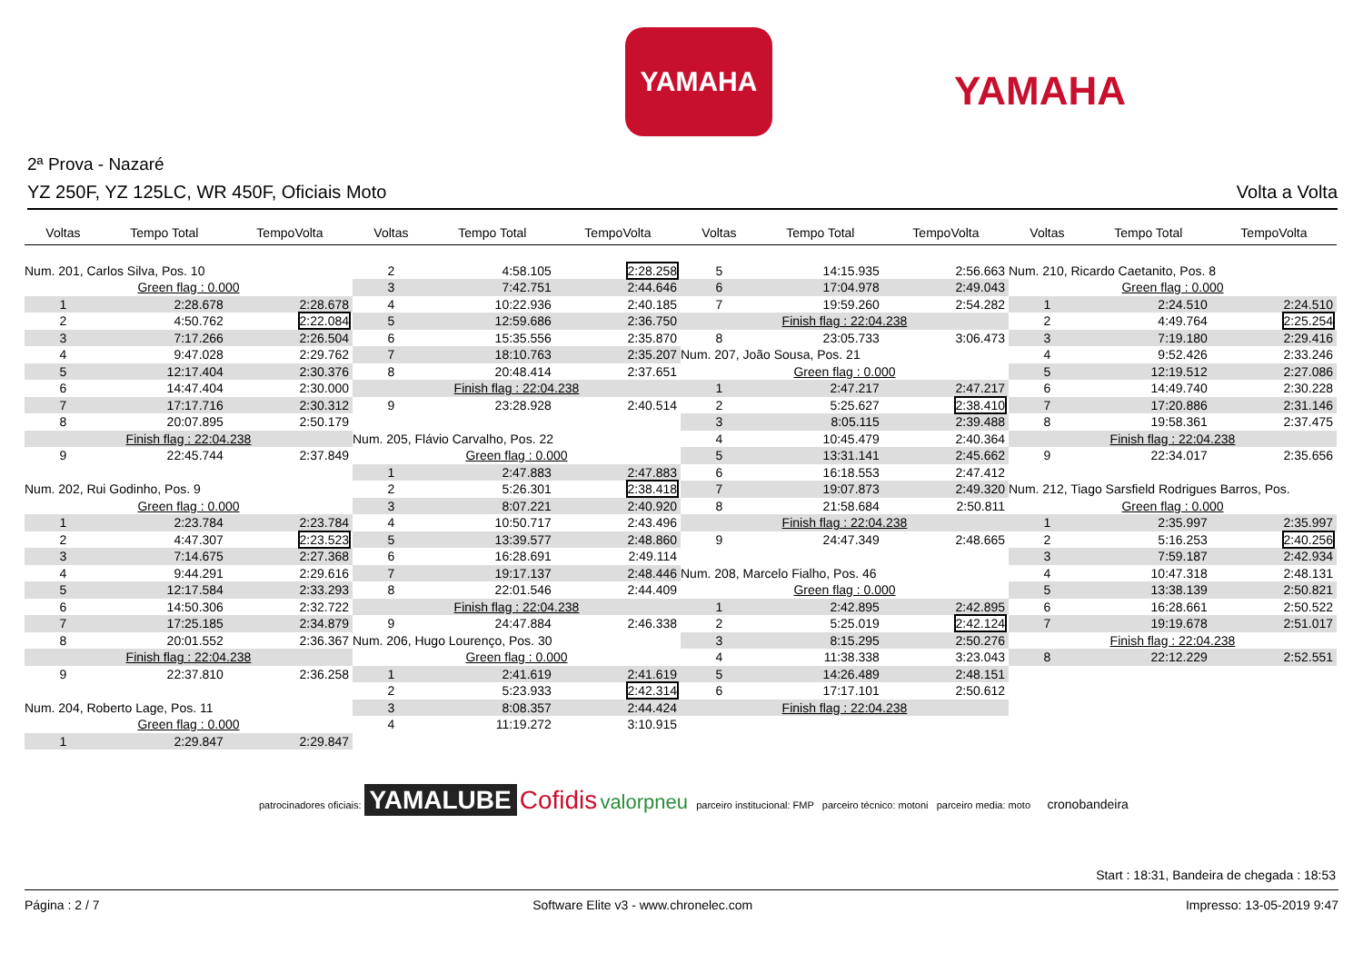YAMAHA
YAMAHA
2ª Prova - Nazaré
YZ 250F, YZ 125LC, WR 450F, Oficiais Moto Volta a Volta
| Voltas | Tempo Total | TempoVolta |
| --- | --- | --- |
| Num. 201, Carlos Silva, Pos. 10 | | |
| Green flag : 0.000 | | |
| 1 | 2:28.678 | 2:28.678 |
| 2 | 4:50.762 | 2:22.084 |
| 3 | 7:17.266 | 2:26.504 |
| 4 | 9:47.028 | 2:29.762 |
| 5 | 12:17.404 | 2:30.376 |
| 6 | 14:47.404 | 2:30.000 |
| 7 | 17:17.716 | 2:30.312 |
| 8 | 20:07.895 | 2:50.179 |
| Finish flag : 22:04.238 | | |
| 9 | 22:45.744 | 2:37.849 |
| Num. 202, Rui Godinho, Pos. 9 | | |
| Green flag : 0.000 | | |
| 1 | 2:23.784 | 2:23.784 |
| 2 | 4:47.307 | 2:23.523 |
| 3 | 7:14.675 | 2:27.368 |
| 4 | 9:44.291 | 2:29.616 |
| 5 | 12:17.584 | 2:33.293 |
| 6 | 14:50.306 | 2:32.722 |
| 7 | 17:25.185 | 2:34.879 |
| 8 | 20:01.552 | 2:36.367 |
| Finish flag : 22:04.238 | | |
| 9 | 22:37.810 | 2:36.258 |
| Num. 204, Roberto Lage, Pos. 11 | | |
| Green flag : 0.000 | | |
| 1 | 2:29.847 | 2:29.847 |
| Voltas | Tempo Total | TempoVolta |
| --- | --- | --- |
| 2 | 4:58.105 | 2:28.258 |
| 3 | 7:42.751 | 2:44.646 |
| 4 | 10:22.936 | 2:40.185 |
| 5 | 12:59.686 | 2:36.750 |
| 6 | 15:35.556 | 2:35.870 |
| 7 | 18:10.763 | 2:35.207 |
| 8 | 20:48.414 | 2:37.651 |
| Finish flag : 22:04.238 | | |
| 9 | 23:28.928 | 2:40.514 |
| Num. 205, Flávio Carvalho, Pos. 22 | | |
| Green flag : 0.000 | | |
| 1 | 2:47.883 | 2:47.883 |
| 2 | 5:26.301 | 2:38.418 |
| 3 | 8:07.221 | 2:40.920 |
| 4 | 10:50.717 | 2:43.496 |
| 5 | 13:39.577 | 2:48.860 |
| 6 | 16:28.691 | 2:49.114 |
| 7 | 19:17.137 | 2:48.446 |
| 8 | 22:01.546 | 2:44.409 |
| Finish flag : 22:04.238 | | |
| 9 | 24:47.884 | 2:46.338 |
| Num. 206, Hugo Lourenço, Pos. 30 | | |
| Green flag : 0.000 | | |
| 1 | 2:41.619 | 2:41.619 |
| 2 | 5:23.933 | 2:42.314 |
| 3 | 8:08.357 | 2:44.424 |
| 4 | 11:19.272 | 3:10.915 |
| Voltas | Tempo Total | TempoVolta |
| --- | --- | --- |
| 5 | 14:15.935 | 2:56.663 |
| 6 | 17:04.978 | 2:49.043 |
| 7 | 19:59.260 | 2:54.282 |
| Finish flag : 22:04.238 | | |
| 8 | 23:05.733 | 3:06.473 |
| Num. 207, João Sousa, Pos. 21 | | |
| Green flag : 0.000 | | |
| 1 | 2:47.217 | 2:47.217 |
| 2 | 5:25.627 | 2:38.410 |
| 3 | 8:05.115 | 2:39.488 |
| 4 | 10:45.479 | 2:40.364 |
| 5 | 13:31.141 | 2:45.662 |
| 6 | 16:18.553 | 2:47.412 |
| 7 | 19:07.873 | 2:49.320 |
| 8 | 21:58.684 | 2:50.811 |
| Finish flag : 22:04.238 | | |
| 9 | 24:47.349 | 2:48.665 |
| Num. 208, Marcelo Fialho, Pos. 46 | | |
| Green flag : 0.000 | | |
| 1 | 2:42.895 | 2:42.895 |
| 2 | 5:25.019 | 2:42.124 |
| 3 | 8:15.295 | 2:50.276 |
| 4 | 11:38.338 | 3:23.043 |
| 5 | 14:26.489 | 2:48.151 |
| 6 | 17:17.101 | 2:50.612 |
| Finish flag : 22:04.238 | | |
| Voltas | Tempo Total | TempoVolta |
| --- | --- | --- |
| Num. 210, Ricardo Caetanito, Pos. 8 | | |
| Green flag : 0.000 | | |
| 1 | 2:24.510 | 2:24.510 |
| 2 | 4:49.764 | 2:25.254 |
| 3 | 7:19.180 | 2:29.416 |
| 4 | 9:52.426 | 2:33.246 |
| 5 | 12:19.512 | 2:27.086 |
| 6 | 14:49.740 | 2:30.228 |
| 7 | 17:20.886 | 2:31.146 |
| 8 | 19:58.361 | 2:37.475 |
| Finish flag : 22:04.238 | | |
| 9 | 22:34.017 | 2:35.656 |
| Num. 212, Tiago Sarsfield Rodrigues Barros, Pos. | | |
| Green flag : 0.000 | | |
| 1 | 2:35.997 | 2:35.997 |
| 2 | 5:16.253 | 2:40.256 |
| 3 | 7:59.187 | 2:42.934 |
| 4 | 10:47.318 | 2:48.131 |
| 5 | 13:38.139 | 2:50.821 |
| 6 | 16:28.661 | 2:50.522 |
| 7 | 19:19.678 | 2:51.017 |
| Finish flag : 22:04.238 | | |
| 8 | 22:12.229 | 2:52.551 |
patrocinadores oficiais: YAMALUBE Cofidis valorpneu parceiro institucional: FMP parceiro técnico: motoni parceiro media: moto cronobandeira
Start : 18:31, Bandeira de chegada : 18:53
Página : 2 / 7 Software Elite v3 - www.chronelec.com Impresso: 13-05-2019 9:47